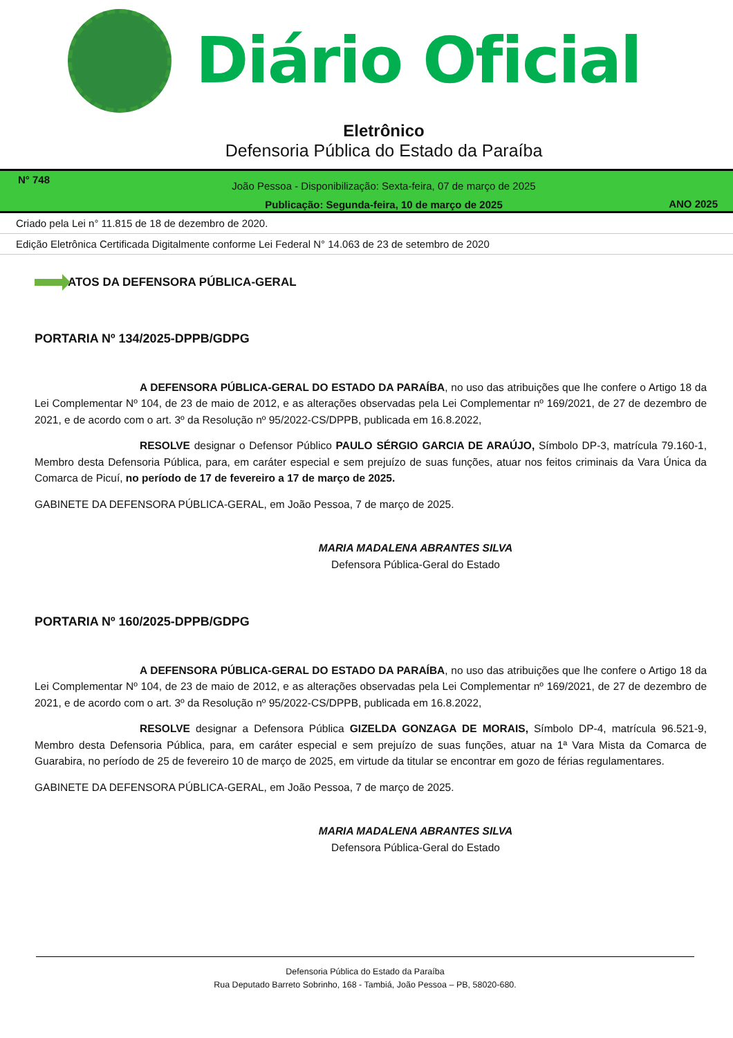Diário Oficial
Eletrônico
Defensoria Pública do Estado da Paraíba
N° 748
João Pessoa - Disponibilização: Sexta-feira, 07 de março de 2025
Publicação: Segunda-feira, 10 de março de 2025
ANO 2025
Criado pela Lei n° 11.815 de 18 de dezembro de 2020.
Edição Eletrônica Certificada Digitalmente conforme Lei Federal N° 14.063 de 23 de setembro de 2020
ATOS DA DEFENSORA PÚBLICA-GERAL
PORTARIA Nº 134/2025-DPPB/GDPG
A DEFENSORA PÚBLICA-GERAL DO ESTADO DA PARAÍBA, no uso das atribuições que lhe confere o Artigo 18 da Lei Complementar Nº 104, de 23 de maio de 2012, e as alterações observadas pela Lei Complementar nº 169/2021, de 27 de dezembro de 2021, e de acordo com o art. 3º da Resolução nº 95/2022-CS/DPPB, publicada em 16.8.2022,
RESOLVE designar o Defensor Público PAULO SÉRGIO GARCIA DE ARAÚJO, Símbolo DP-3, matrícula 79.160-1, Membro desta Defensoria Pública, para, em caráter especial e sem prejuízo de suas funções, atuar nos feitos criminais da Vara Única da Comarca de Picuí, no período de 17 de fevereiro a 17 de março de 2025.
GABINETE DA DEFENSORA PÚBLICA-GERAL, em João Pessoa, 7 de março de 2025.
MARIA MADALENA ABRANTES SILVA
Defensora Pública-Geral do Estado
PORTARIA Nº 160/2025-DPPB/GDPG
A DEFENSORA PÚBLICA-GERAL DO ESTADO DA PARAÍBA, no uso das atribuições que lhe confere o Artigo 18 da Lei Complementar Nº 104, de 23 de maio de 2012, e as alterações observadas pela Lei Complementar nº 169/2021, de 27 de dezembro de 2021, e de acordo com o art. 3º da Resolução nº 95/2022-CS/DPPB, publicada em 16.8.2022,
RESOLVE designar a Defensora Pública GIZELDA GONZAGA DE MORAIS, Símbolo DP-4, matrícula 96.521-9, Membro desta Defensoria Pública, para, em caráter especial e sem prejuízo de suas funções, atuar na 1ª Vara Mista da Comarca de Guarabira, no período de 25 de fevereiro 10 de março de 2025, em virtude da titular se encontrar em gozo de férias regulamentares.
GABINETE DA DEFENSORA PÚBLICA-GERAL, em João Pessoa, 7 de março de 2025.
MARIA MADALENA ABRANTES SILVA
Defensora Pública-Geral do Estado
Defensoria Pública do Estado da Paraíba
Rua Deputado Barreto Sobrinho, 168 - Tambiá, João Pessoa – PB, 58020-680.